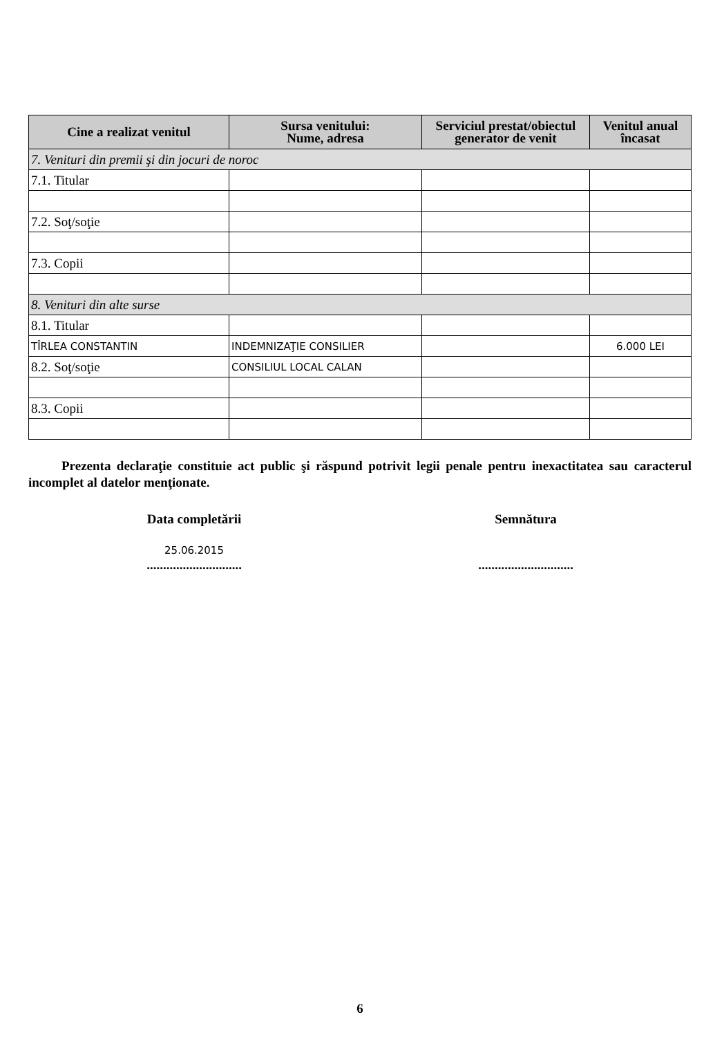| Cine a realizat venitul | Sursa venitului: Nume, adresa | Serviciul prestat/obiectul generator de venit | Venitul anual încasat |
| --- | --- | --- | --- |
| 7. Venituri din premii şi din jocuri de noroc | | | |
| 7.1. Titular | | | |
| 7.2. Soţ/soţie | | | |
| 7.3. Copii | | | |
| 8. Venituri din alte surse | | | |
| 8.1. Titular | | | |
| TÎRLEA CONSTANTIN | INDEMNIZAŢIE CONSILIER | | 6.000 LEI |
| 8.2. Soţ/soţie | CONSILIUL LOCAL CALAN | | |
| 8.3. Copii | | | |
Prezenta declaraţie constituie act public şi răspund potrivit legii penale pentru inexactitatea sau caracterul incomplet al datelor menţionate.
Data completării
25.06.2015
.............................
Semnătura
.............................
6